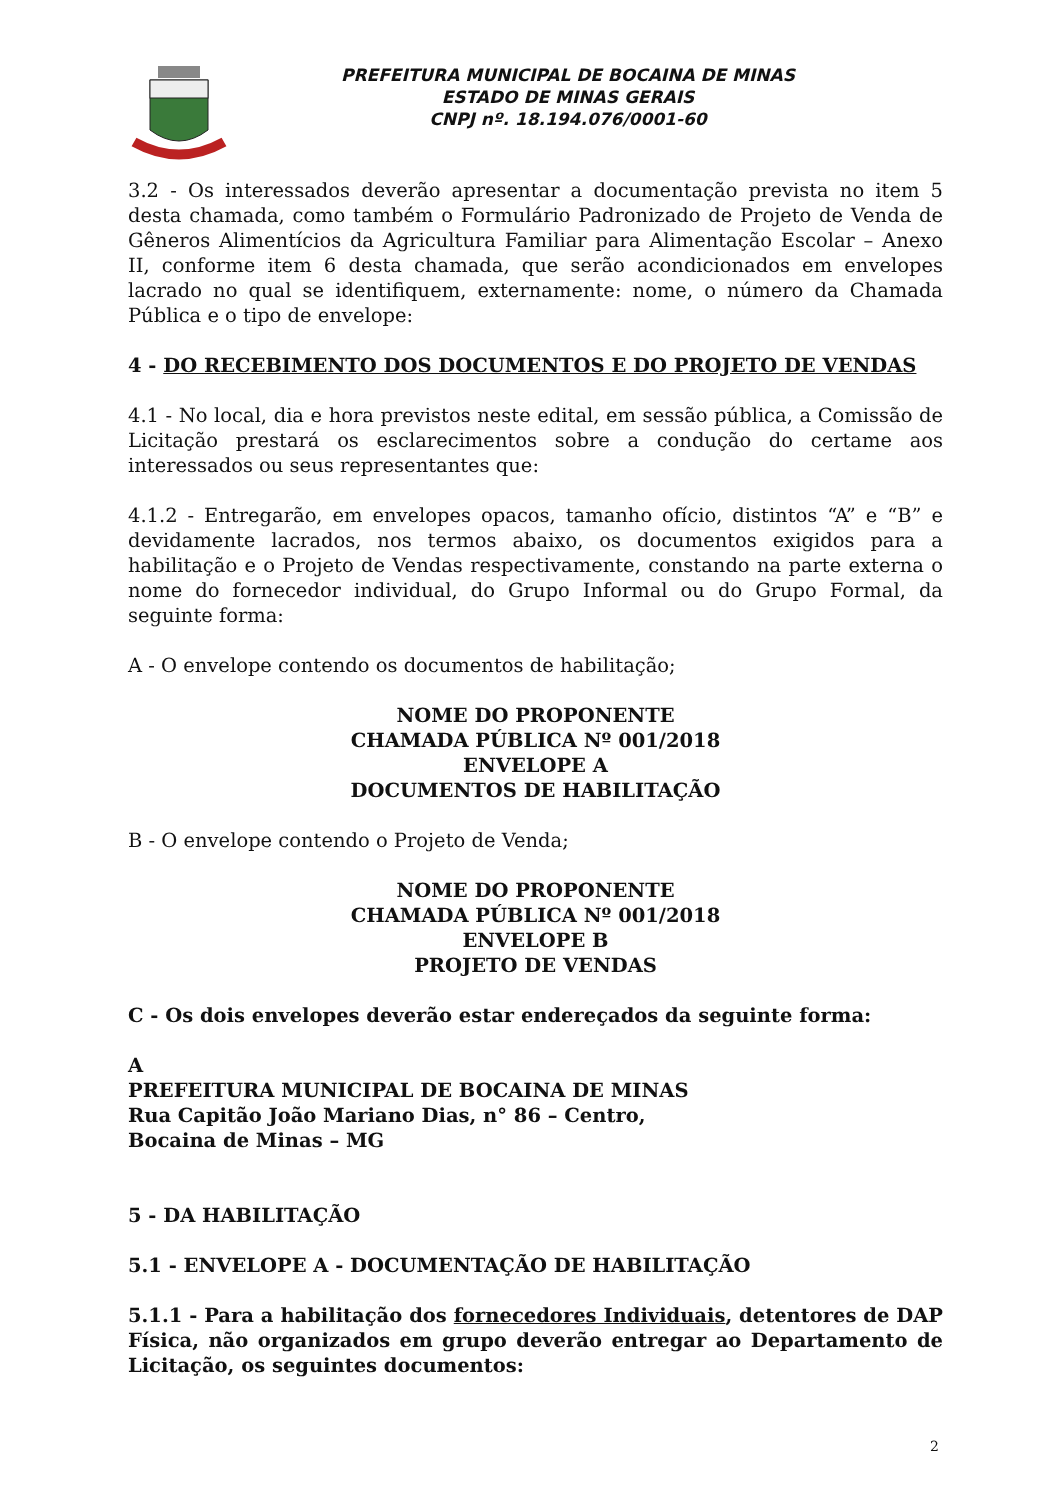PREFEITURA MUNICIPAL DE BOCAINA DE MINAS
ESTADO DE MINAS GERAIS
CNPJ nº. 18.194.076/0001-60
3.2 - Os interessados deverão apresentar a documentação prevista no item 5 desta chamada, como também o Formulário Padronizado de Projeto de Venda de Gêneros Alimentícios da Agricultura Familiar para Alimentação Escolar – Anexo II, conforme item 6 desta chamada, que serão acondicionados em envelopes lacrado no qual se identifiquem, externamente: nome, o número da Chamada Pública e o tipo de envelope:
4 - DO RECEBIMENTO DOS DOCUMENTOS E DO PROJETO DE VENDAS
4.1 - No local, dia e hora previstos neste edital, em sessão pública, a Comissão de Licitação prestará os esclarecimentos sobre a condução do certame aos interessados ou seus representantes que:
4.1.2 - Entregarão, em envelopes opacos, tamanho ofício, distintos “A” e “B” e devidamente lacrados, nos termos abaixo, os documentos exigidos para a habilitação e o Projeto de Vendas respectivamente, constando na parte externa o nome do fornecedor individual, do Grupo Informal ou do Grupo Formal, da seguinte forma:
A - O envelope contendo os documentos de habilitação;
NOME DO PROPONENTE
CHAMADA PÚBLICA Nº 001/2018
ENVELOPE A
DOCUMENTOS DE HABILITAÇÃO
B - O envelope contendo o Projeto de Venda;
NOME DO PROPONENTE
CHAMADA PÚBLICA Nº 001/2018
ENVELOPE B
PROJETO DE VENDAS
C - Os dois envelopes deverão estar endereçados da seguinte forma:
A
PREFEITURA MUNICIPAL DE BOCAINA DE MINAS
Rua Capitão João Mariano Dias, n° 86 – Centro,
Bocaina de Minas – MG
5 - DA HABILITAÇÃO
5.1 - ENVELOPE A - DOCUMENTAÇÃO DE HABILITAÇÃO
5.1.1 - Para a habilitação dos fornecedores Individuais, detentores de DAP Física, não organizados em grupo deverão entregar ao Departamento de Licitação, os seguintes documentos:
2